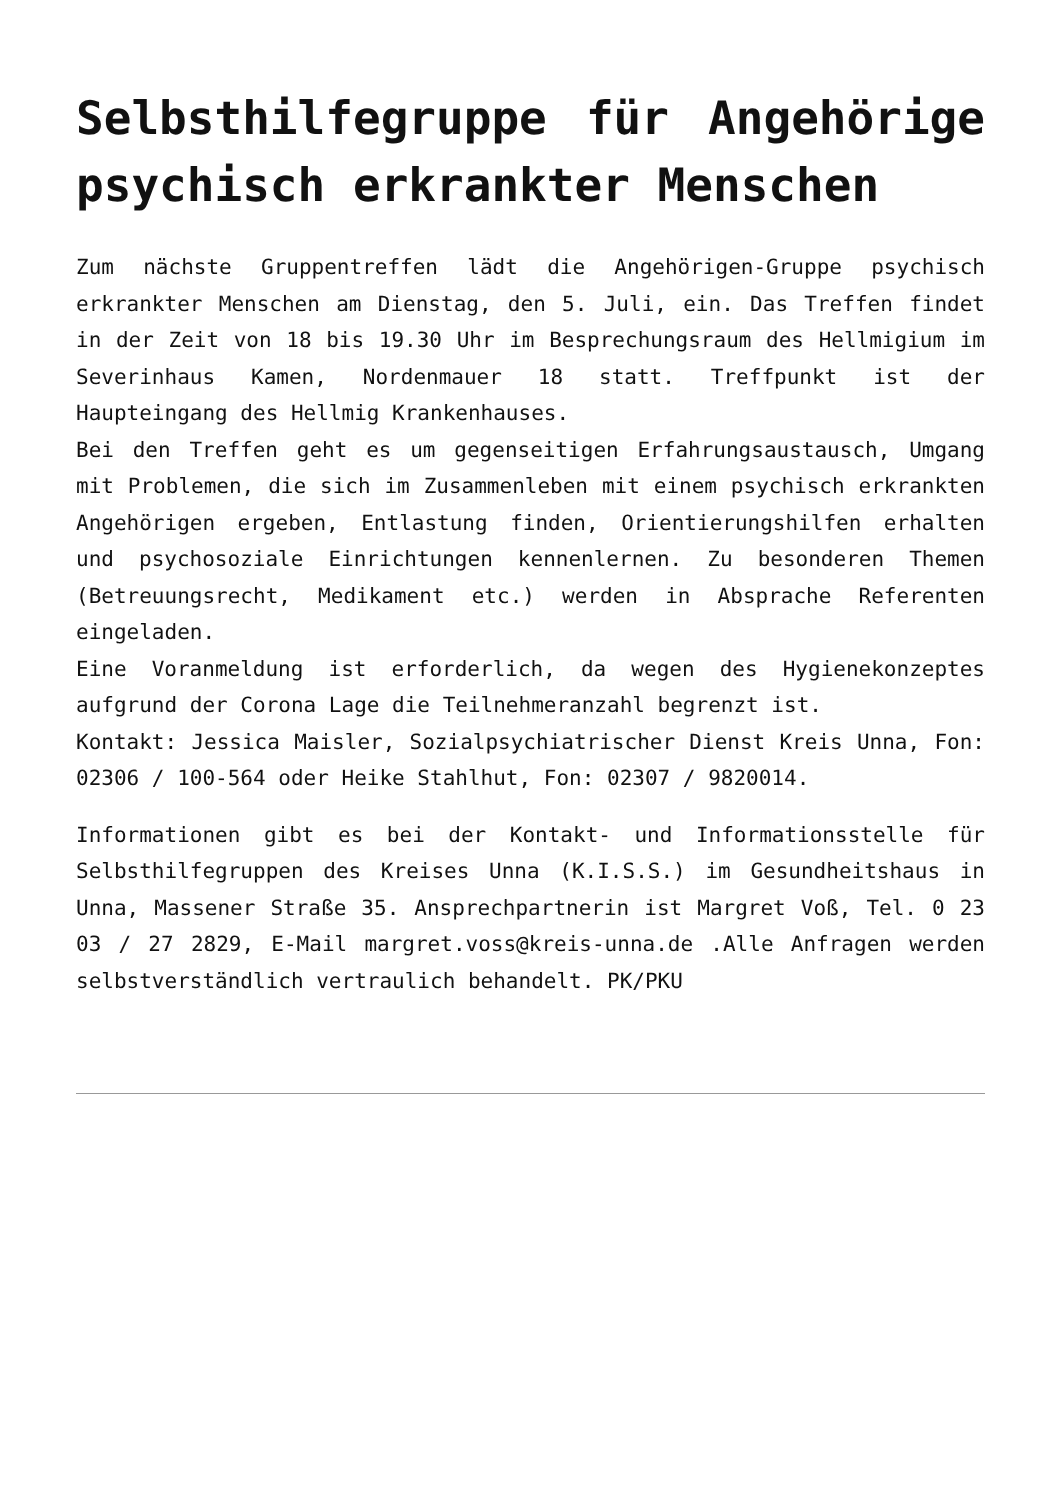Selbsthilfegruppe für Angehörige psychisch erkrankter Menschen
Zum nächste Gruppentreffen lädt die Angehörigen-Gruppe psychisch erkrankter Menschen am Dienstag, den 5. Juli, ein. Das Treffen findet in der Zeit von 18 bis 19.30 Uhr im Besprechungsraum des Hellmigium im Severinhaus Kamen, Nordenmauer 18 statt. Treffpunkt ist der Haupteingang des Hellmig Krankenhauses.
Bei den Treffen geht es um gegenseitigen Erfahrungsaustausch, Umgang mit Problemen, die sich im Zusammenleben mit einem psychisch erkrankten Angehörigen ergeben, Entlastung finden, Orientierungshilfen erhalten und psychosoziale Einrichtungen kennenlernen. Zu besonderen Themen (Betreuungsrecht, Medikament etc.) werden in Absprache Referenten eingeladen.
Eine Voranmeldung ist erforderlich, da wegen des Hygienekonzeptes aufgrund der Corona Lage die Teilnehmeranzahl begrenzt ist.
Kontakt: Jessica Maisler, Sozialpsychiatrischer Dienst Kreis Unna, Fon: 02306 / 100-564 oder Heike Stahlhut, Fon: 02307 / 9820014.
Informationen gibt es bei der Kontakt- und Informationsstelle für Selbsthilfegruppen des Kreises Unna (K.I.S.S.) im Gesundheitshaus in Unna, Massener Straße 35. Ansprechpartnerin ist Margret Voß, Tel. 0 23 03 / 27 2829, E-Mail margret.voss@kreis-unna.de .Alle Anfragen werden selbstverständlich vertraulich behandelt. PK/PKU